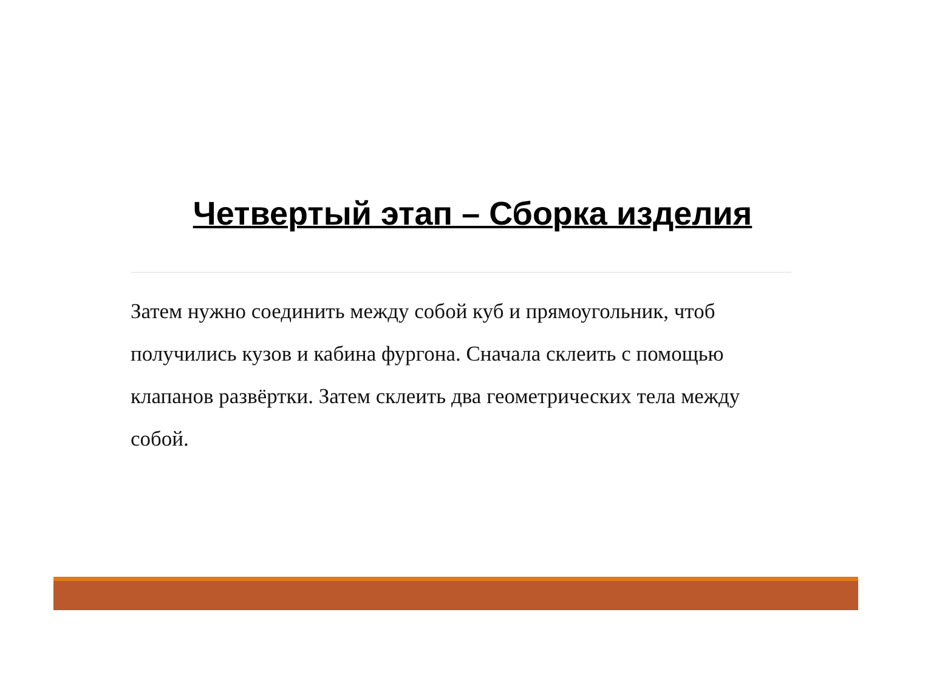Четвертый этап – Сборка изделия
Затем нужно соединить между собой куб и прямоугольник, чтоб получились кузов и кабина фургона. Сначала склеить с помощью клапанов развёртки. Затем склеить два геометрических тела между собой.